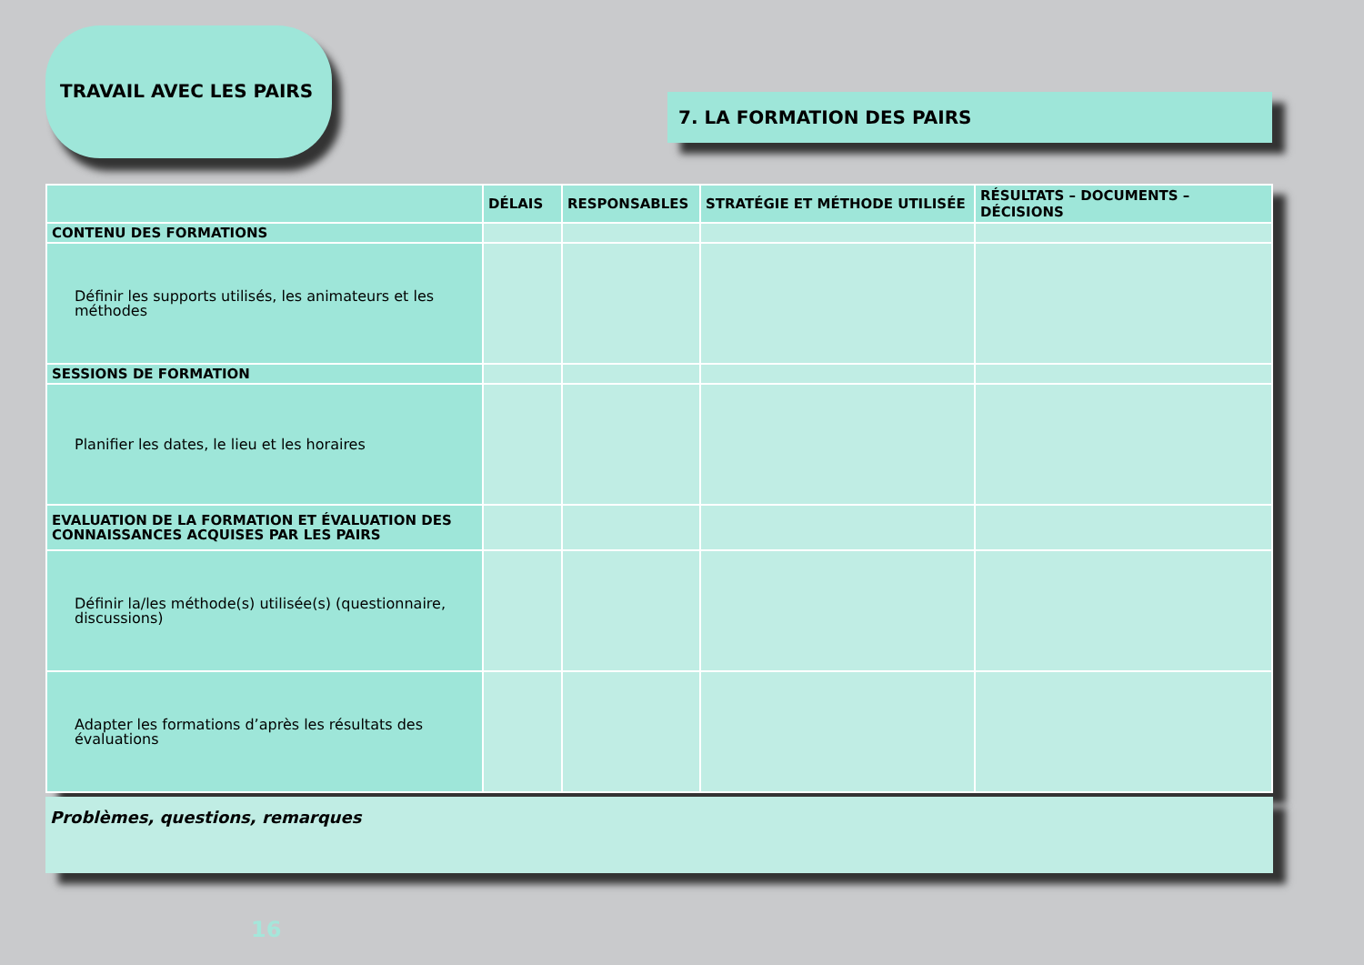TRAVAIL AVEC LES PAIRS
7. LA FORMATION DES PAIRS
| | DÉLAIS | RESPONSABLES | STRATÉGIE ET MÉTHODE UTILISÉE | RÉSULTATS – DOCUMENTS – DÉCISIONS |
| --- | --- | --- | --- | --- |
| CONTENU DES FORMATIONS | | | | |
| Définir les supports utilisés, les animateurs et les méthodes | | | | |
| SESSIONS DE FORMATION | | | | |
| Planifier les dates, le lieu et les horaires | | | | |
| EVALUATION DE LA FORMATION ET ÉVALUATION DES CONNAISSANCES ACQUISES PAR LES PAIRS | | | | |
| Définir la/les méthode(s) utilisée(s) (questionnaire, discussions) | | | | |
| Adapter les formations d’après les résultats des évaluations | | | | |
Problèmes, questions, remarques
16